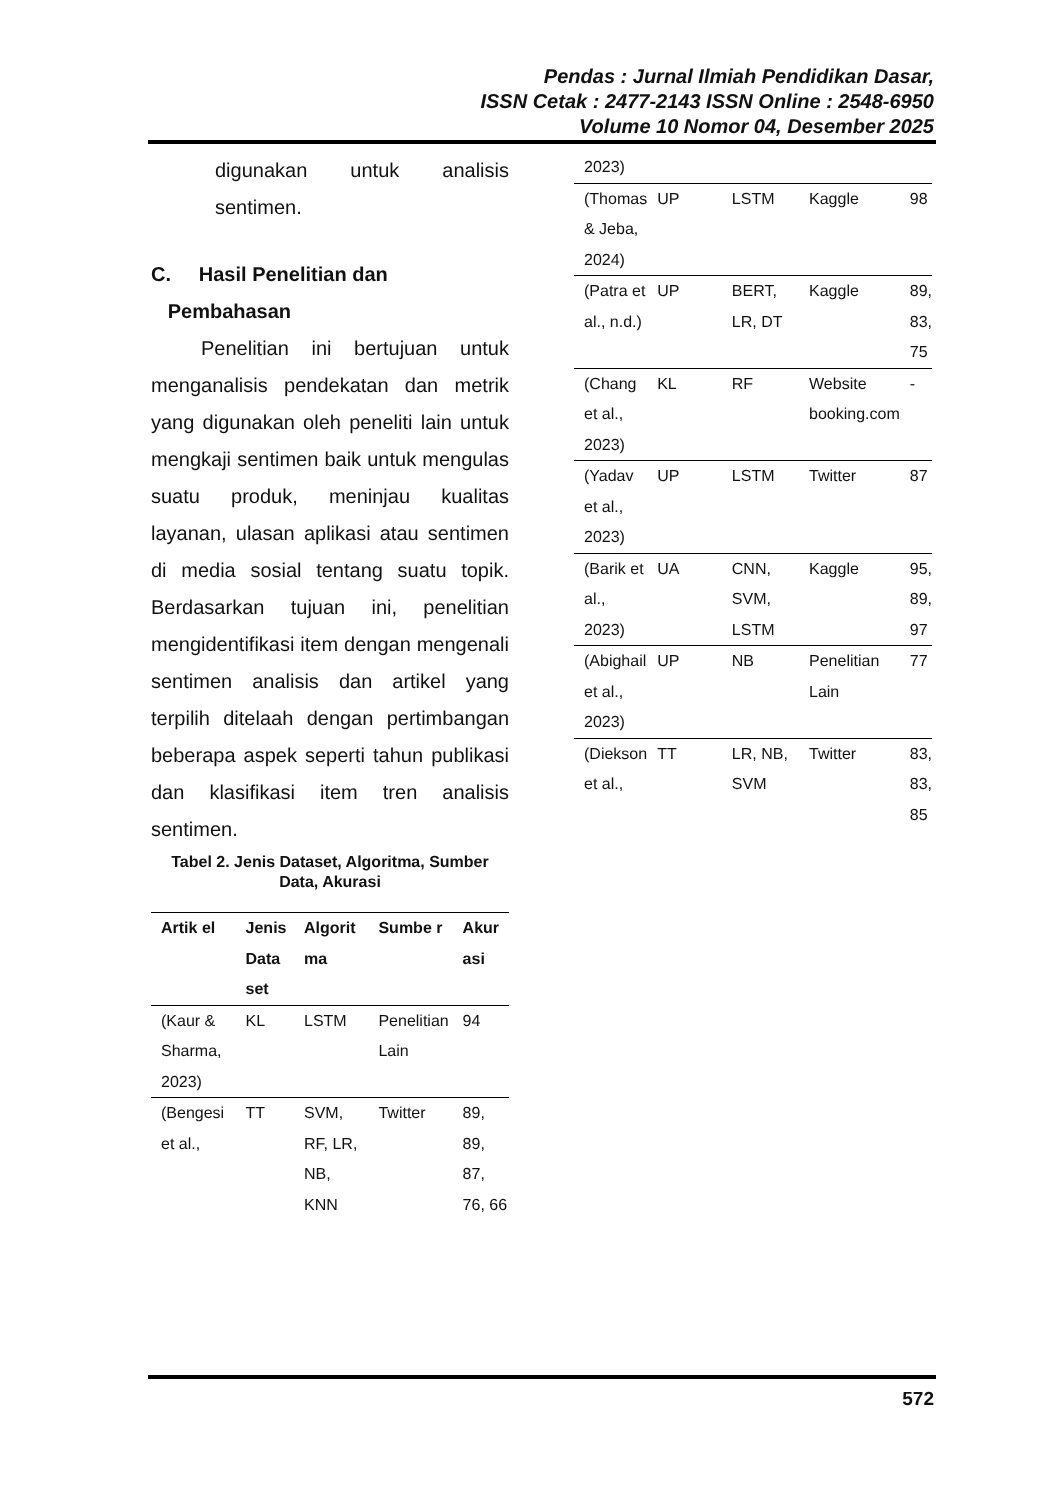Pendas : Jurnal Ilmiah Pendidikan Dasar,
ISSN Cetak : 2477-2143 ISSN Online : 2548-6950
Volume 10 Nomor 04, Desember 2025
digunakan untuk analisis sentimen.
C. Hasil Penelitian dan
Pembahasan
Penelitian ini bertujuan untuk menganalisis pendekatan dan metrik yang digunakan oleh peneliti lain untuk mengkaji sentimen baik untuk mengulas suatu produk, meninjau kualitas layanan, ulasan aplikasi atau sentimen di media sosial tentang suatu topik. Berdasarkan tujuan ini, penelitian mengidentifikasi item dengan mengenali sentimen analisis dan artikel yang terpilih ditelaah dengan pertimbangan beberapa aspek seperti tahun publikasi dan klasifikasi item tren analisis sentimen.
Tabel 2. Jenis Dataset, Algoritma, Sumber Data, Akurasi
| Artik el | Jenis Data set | Algorit ma | Sumbe r | Akur asi |
| --- | --- | --- | --- | --- |
| (Kaur & Sharma, 2023) | KL | LSTM | Penelitian Lain | 94 |
| (Bengesi et al., | TT | SVM, RF, LR, NB, KNN | Twitter | 89, 89, 87, 76, 66 |
| 2023) | | | | |
| (Thomas & Jeba, 2024) | UP | LSTM | Kaggle | 98 |
| (Patra et al., n.d.) | UP | BERT, LR, DT | Kaggle | 89, 83, 75 |
| (Chang et al., 2023) | KL | RF | Website booking.com | - |
| (Yadav et al., 2023) | UP | LSTM | Twitter | 87 |
| (Barik et al., 2023) | UA | CNN, SVM, LSTM | Kaggle | 95, 89, 97 |
| (Abighail et al., 2023) | UP | NB | Penelitian Lain | 77 |
| (Diekson et al., | TT | LR, NB, SVM | Twitter | 83, 83, 85 |
572